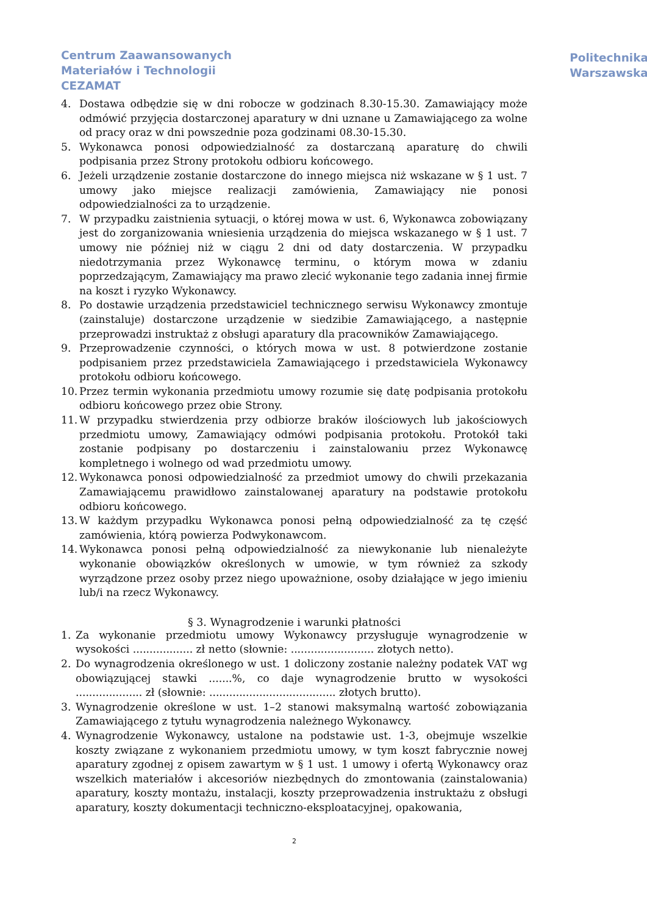Centrum Zaawansowanych
Materiałów i Technologii
CEZAMAT
Politechnika
Warszawska
4. Dostawa odbędzie się w dni robocze w godzinach 8.30-15.30. Zamawiający może odmówić przyjęcia dostarczonej aparatury w dni uznane u Zamawiającego za wolne od pracy oraz w dni powszednie poza godzinami 08.30-15.30.
5. Wykonawca ponosi odpowiedzialność za dostarczaną aparaturę do chwili podpisania przez Strony protokołu odbioru końcowego.
6. Jeżeli urządzenie zostanie dostarczone do innego miejsca niż wskazane w § 1 ust. 7 umowy jako miejsce realizacji zamówienia, Zamawiający nie ponosi odpowiedzialności za to urządzenie.
7. W przypadku zaistnienia sytuacji, o której mowa w ust. 6, Wykonawca zobowiązany jest do zorganizowania wniesienia urządzenia do miejsca wskazanego w § 1 ust. 7 umowy nie później niż w ciągu 2 dni od daty dostarczenia. W przypadku niedotrzymania przez Wykonawcę terminu, o którym mowa w zdaniu poprzedzającym, Zamawiający ma prawo zlecić wykonanie tego zadania innej firmie na koszt i ryzyko Wykonawcy.
8. Po dostawie urządzenia przedstawiciel technicznego serwisu Wykonawcy zmontuje (zainstaluje) dostarczone urządzenie w siedzibie Zamawiającego, a następnie przeprowadzi instruktaż z obsługi aparatury dla pracowników Zamawiającego.
9. Przeprowadzenie czynności, o których mowa w ust. 8 potwierdzone zostanie podpisaniem przez przedstawiciela Zamawiającego i przedstawiciela Wykonawcy protokołu odbioru końcowego.
10. Przez termin wykonania przedmiotu umowy rozumie się datę podpisania protokołu odbioru końcowego przez obie Strony.
11. W przypadku stwierdzenia przy odbiorze braków ilościowych lub jakościowych przedmiotu umowy, Zamawiający odmówi podpisania protokołu. Protokół taki zostanie podpisany po dostarczeniu i zainstalowaniu przez Wykonawcę kompletnego i wolnego od wad przedmiotu umowy.
12. Wykonawca ponosi odpowiedzialność za przedmiot umowy do chwili przekazania Zamawiającemu prawidłowo zainstalowanej aparatury na podstawie protokołu odbioru końcowego.
13. W każdym przypadku Wykonawca ponosi pełną odpowiedzialność za tę część zamówienia, którą powierza Podwykonawcom.
14. Wykonawca ponosi pełną odpowiedzialność za niewykonanie lub nienależyte wykonanie obowiązków określonych w umowie, w tym również za szkody wyrządzone przez osoby przez niego upoważnione, osoby działające w jego imieniu lub/i na rzecz Wykonawcy.
§ 3. Wynagrodzenie i warunki płatności
1. Za wykonanie przedmiotu umowy Wykonawcy przysługuje wynagrodzenie w wysokości .................. zł netto (słownie: ......................... złotych netto).
2. Do wynagrodzenia określonego w ust. 1 doliczony zostanie należny podatek VAT wg obowiązującej stawki .......%, co daje wynagrodzenie brutto w wysokości .................... zł (słownie: ...................................... złotych brutto).
3. Wynagrodzenie określone w ust. 1–2 stanowi maksymalną wartość zobowiązania Zamawiającego z tytułu wynagrodzenia należnego Wykonawcy.
4. Wynagrodzenie Wykonawcy, ustalone na podstawie ust. 1-3, obejmuje wszelkie koszty związane z wykonaniem przedmiotu umowy, w tym koszt fabrycznie nowej aparatury zgodnej z opisem zawartym w § 1 ust. 1 umowy i ofertą Wykonawcy oraz wszelkich materiałów i akcesoriów niezbędnych do zmontowania (zainstalowania) aparatury, koszty montażu, instalacji, koszty przeprowadzenia instruktażu z obsługi aparatury, koszty dokumentacji techniczno-eksploatacyjnej, opakowania,
2